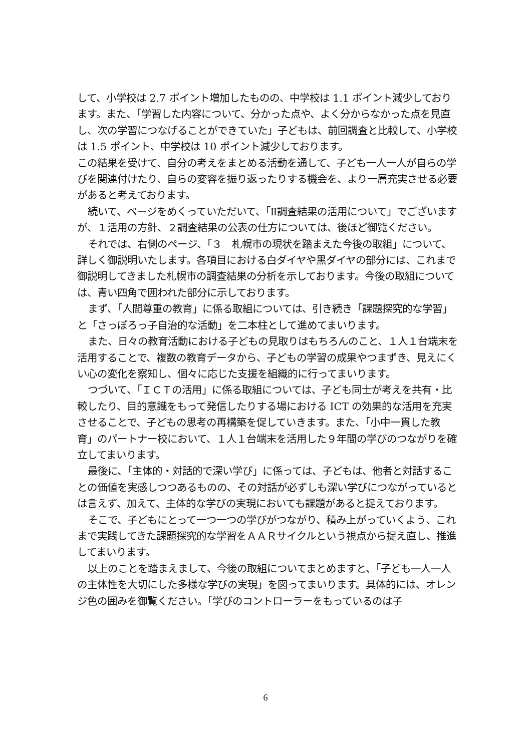して、小学校は 2.7 ポイント増加したものの、中学校は 1.1 ポイント減少しております。また、「学習した内容について、分かった点や、よく分からなかった点を見直し、次の学習につなげることができていた」子どもは、前回調査と比較して、小学校は 1.5 ポイント、中学校は 10 ポイント減少しております。
この結果を受けて、自分の考えをまとめる活動を通して、子ども一人一人が自らの学びを関連付けたり、自らの変容を振り返ったりする機会を、より一層充実させる必要があると考えております。
続いて、ページをめくっていただいて、「Ⅱ調査結果の活用について」でございますが、１活用の方針、２調査結果の公表の仕方については、後ほど御覧ください。
それでは、右側のページ、「３　札幌市の現状を踏まえた今後の取組」について、詳しく御説明いたします。各項目における白ダイヤや黒ダイヤの部分には、これまで御説明してきました札幌市の調査結果の分析を示しております。今後の取組については、青い四角で囲われた部分に示しております。
まず、「人間尊重の教育」に係る取組については、引き続き「課題探究的な学習」と「さっぽろっ子自治的な活動」を二本柱として進めてまいります。
また、日々の教育活動における子どもの見取りはもちろんのこと、１人１台端末を活用することで、複数の教育データから、子どもの学習の成果やつまずき、見えにくい心の変化を察知し、個々に応じた支援を組織的に行ってまいります。
つづいて、「ＩＣＴの活用」に係る取組については、子ども同士が考えを共有・比較したり、目的意識をもって発信したりする場における ICT の効果的な活用を充実させることで、子どもの思考の再構築を促していきます。また、「小中一貫した教育」のパートナー校において、１人１台端末を活用した９年間の学びのつながりを確立してまいります。
最後に、「主体的・対話的で深い学び」に係っては、子どもは、他者と対話することの価値を実感しつつあるものの、その対話が必ずしも深い学びにつながっているとは言えず、加えて、主体的な学びの実現においても課題があると捉えております。
そこで、子どもにとって一つ一つの学びがつながり、積み上がっていくよう、これまで実践してきた課題探究的な学習をＡＡＲサイクルという視点から捉え直し、推進してまいります。
以上のことを踏まえまして、今後の取組についてまとめますと、「子ども一人一人の主体性を大切にした多様な学びの実現」を図ってまいります。具体的には、オレンジ色の囲みを御覧ください。「学びのコントローラーをもっているのは子
6